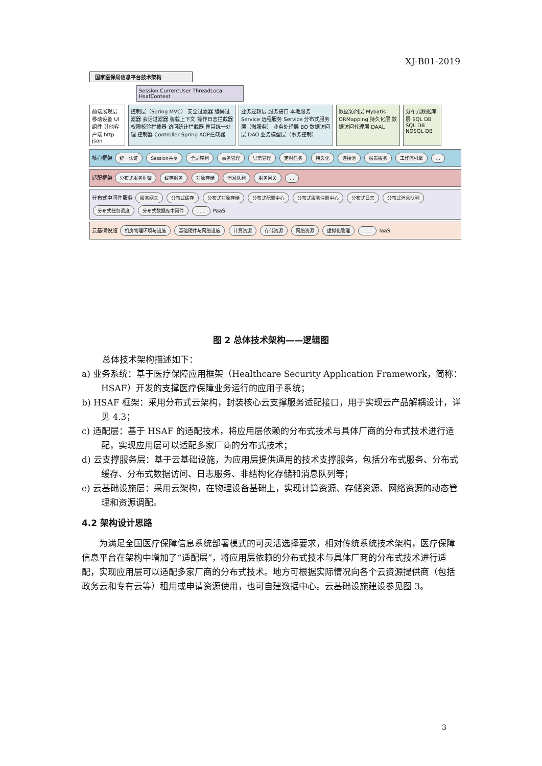XJ-B01-2019
国家医保局信息平台技术架构
Session CurrentUser ThreadLocal HsafContext
前端展现层 移动设备 UI组件 其他客户端 http json
控制层（Spring MVC） 安全过滤器 编码过滤器 会话过滤器 装载上下文 操作日志拦截器 权限校验拦截器 访问统计拦截器 异常统一处理 控制器 Controller Spring AOP拦截器
业务逻辑层 服务接口 本地服务 Service 远程服务 Service 分布式服务层（微服务） 业务处理层 BO 数据访问层 DAO 业务模型层（事务控制）
数据访问层 Mybatis ORMapping 持久化层 数据访问代理层 DAAL
分布式数据库层 SQL DB SQL DB NOSQL DB
核心框架 统一认证 Session共享 全局序列 事务管理 异常管理 定时任务 持久化 连接池 报表服务 工作流引擎 ...
适配框架 分布式服务框架 缓存服务 对象存储 消息队列 服务网关 ...
分布式中间件服务 服务网关 分布式缓存 分布式对象存储 分布式配置中心 分布式服务注册中心 分布式日志 分布式消息队列 分布式任务调度 分布式数据库中间件 ...... PaaS
云基础设施 机房物理环境与设施 基础硬件与网络设施 计算资源 存储资源 网络资源 虚拟化管理 …… IaaS
图 2 总体技术架构——逻辑图
总体技术架构描述如下：
a) 业务系统：基于医疗保障应用框架（Healthcare Security Application Framework，简称：HSAF）开发的支撑医疗保障业务运行的应用子系统；
b) HSAF 框架：采用分布式云架构，封装核心云支撑服务适配接口，用于实现云产品解耦设计，详见 4.3；
c) 适配层：基于 HSAF 的适配技术，将应用层依赖的分布式技术与具体厂商的分布式技术进行适配，实现应用层可以适配多家厂商的分布式技术；
d) 云支撑服务层：基于云基础设施，为应用层提供通用的技术支撑服务，包括分布式服务、分布式缓存、分布式数据访问、日志服务、非结构化存储和消息队列等；
e) 云基础设施层：采用云架构，在物理设备基础上，实现计算资源、存储资源、网络资源的动态管理和资源调配。
4.2 架构设计思路
为满足全国医疗保障信息系统部署模式的可灵活选择要求，相对传统系统技术架构，医疗保障信息平台在架构中增加了“适配层”，将应用层依赖的分布式技术与具体厂商的分布式技术进行适配，实现应用层可以适配多家厂商的分布式技术。地方可根据实际情况向各个云资源提供商（包括政务云和专有云等）租用或申请资源使用，也可自建数据中心。云基础设施建设参见图 3。
3